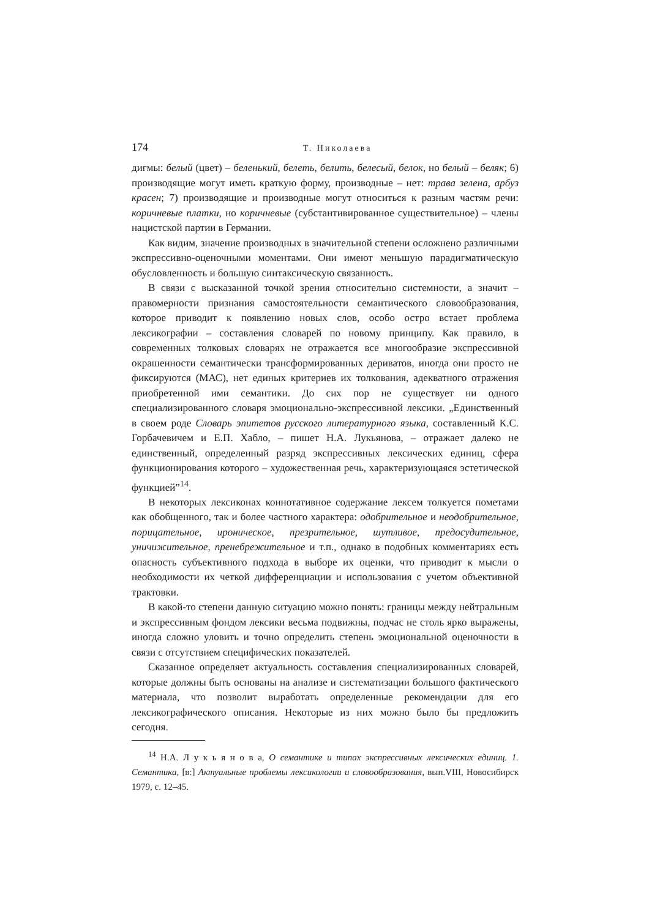174 Т. Николаева
дигмы: белый (цвет) – беленький, белеть, белить, белесый, белок, но белый – беляк; 6) производящие могут иметь краткую форму, производные – нет: трава зелена, арбуз красен; 7) производящие и производные могут относиться к разным частям речи: коричневые платки, но коричневые (субстантивированное существительное) – члены нацистской партии в Германии.
Как видим, значение производных в значительной степени осложнено различными экспрессивно-оценочными моментами. Они имеют меньшую парадигматическую обусловленность и большую синтаксическую связанность.
В связи с высказанной точкой зрения относительно системности, а значит – правомерности признания самостоятельности семантического словообразования, которое приводит к появлению новых слов, особо остро встает проблема лексикографии – составления словарей по новому принципу. Как правило, в современных толковых словарях не отражается все многообразие экспрессивной окрашенности семантически трансформированных дериватов, иногда они просто не фиксируются (МАС), нет единых критериев их толкования, адекватного отражения приобретенной ими семантики. До сих пор не существует ни одного специализированного словаря эмоционально-экспрессивной лексики. „Единственный в своем роде Словарь эпитетов русского литературного языка, составленный К.С. Горбачевичем и Е.П. Хабло, – пишет Н.А. Лукьянова, – отражает далеко не единственный, определенный разряд экспрессивных лексических единиц, сфера функционирования которого – художественная речь, характеризующаяся эстетической функцией”<sup>14</sup>.
В некоторых лексиконах коннотативное содержание лексем толкуется пометами как обобщенного, так и более частного характера: одобрительное и неодобрительное, порицательное, ироническое, презрительное, шутливое, предосудительное, уничижительное, пренебрежительное и т.п., однако в подобных комментариях есть опасность субъективного подхода в выборе их оценки, что приводит к мысли о необходимости их четкой дифференциации и использования с учетом объективной трактовки.
В какой-то степени данную ситуацию можно понять: границы между нейтральным и экспрессивным фондом лексики весьма подвижны, подчас не столь ярко выражены, иногда сложно уловить и точно определить степень эмоциональной оценочности в связи с отсутствием специфических показателей.
Сказанное определяет актуальность составления специализированных словарей, которые должны быть основаны на анализе и систематизации большого фактического материала, что позволит выработать определенные рекомендации для его лексикографического описания. Некоторые из них можно было бы предложить сегодня.
<sup>14</sup> Н.А. Л у к ь я н о в а, О семантике и типах экспрессивных лексических единиц. 1. Семантика, [в:] Актуальные проблемы лексикологии и словообразования, вып.VIII, Новосибирск 1979, с. 12–45.